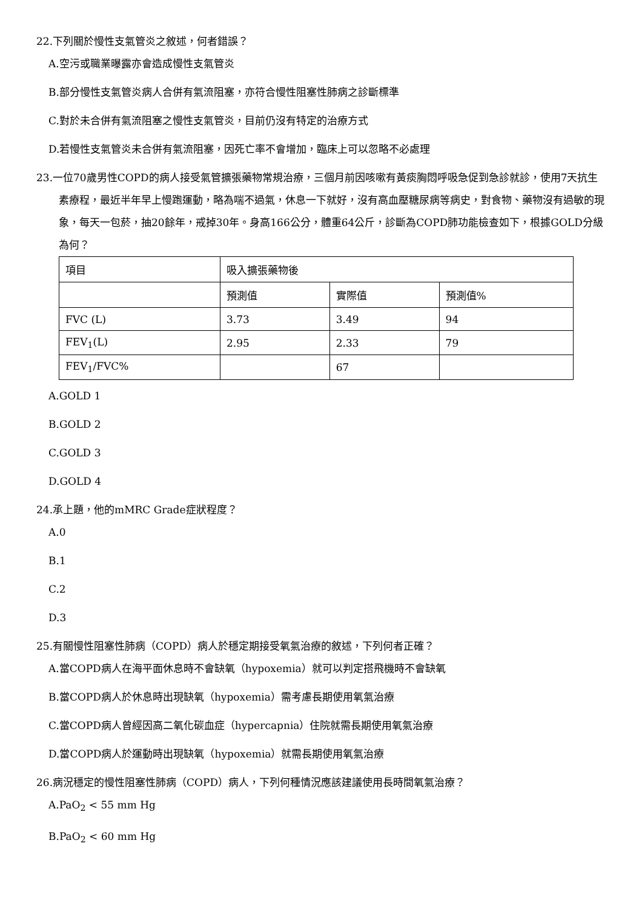22.下列關於慢性支氣管炎之敘述，何者錯誤？
A.空污或職業曝露亦會造成慢性支氣管炎
B.部分慢性支氣管炎病人合併有氣流阻塞，亦符合慢性阻塞性肺病之診斷標準
C.對於未合併有氣流阻塞之慢性支氣管炎，目前仍沒有特定的治療方式
D.若慢性支氣管炎未合併有氣流阻塞，因死亡率不會增加，臨床上可以忽略不必處理
23.一位70歲男性COPD的病人接受氣管擴張藥物常規治療，三個月前因咳嗽有黃痰胸悶呼吸急促到急診就診，使用7天抗生素療程，最近半年早上慢跑運動，略為喘不過氣，休息一下就好，沒有高血壓糖尿病等病史，對食物、藥物沒有過敏的現象，每天一包菸，抽20餘年，戒掉30年。身高166公分，體重64公斤，診斷為COPD肺功能檢查如下，根據GOLD分級為何？
| 項目 | 吸入擴張藥物後 | | |
| | 預測值 | 實際值 | 預測值% |
| FVC (L) | 3.73 | 3.49 | 94 |
| FEV<sub>1</sub>(L) | 2.95 | 2.33 | 79 |
| FEV<sub>1</sub>/FVC% | | 67 | |
A.GOLD 1
B.GOLD 2
C.GOLD 3
D.GOLD 4
24.承上題，他的mMRC Grade症狀程度？
A.0
B.1
C.2
D.3
25.有關慢性阻塞性肺病（COPD）病人於穩定期接受氧氣治療的敘述，下列何者正確？
A.當COPD病人在海平面休息時不會缺氧（hypoxemia）就可以判定搭飛機時不會缺氧
B.當COPD病人於休息時出現缺氧（hypoxemia）需考慮長期使用氧氣治療
C.當COPD病人曾經因高二氧化碳血症（hypercapnia）住院就需長期使用氧氣治療
D.當COPD病人於運動時出現缺氧（hypoxemia）就需長期使用氧氣治療
26.病況穩定的慢性阻塞性肺病（COPD）病人，下列何種情況應該建議使用長時間氧氣治療？
A.PaO<sub>2</sub> < 55 mm Hg
B.PaO<sub>2</sub> < 60 mm Hg